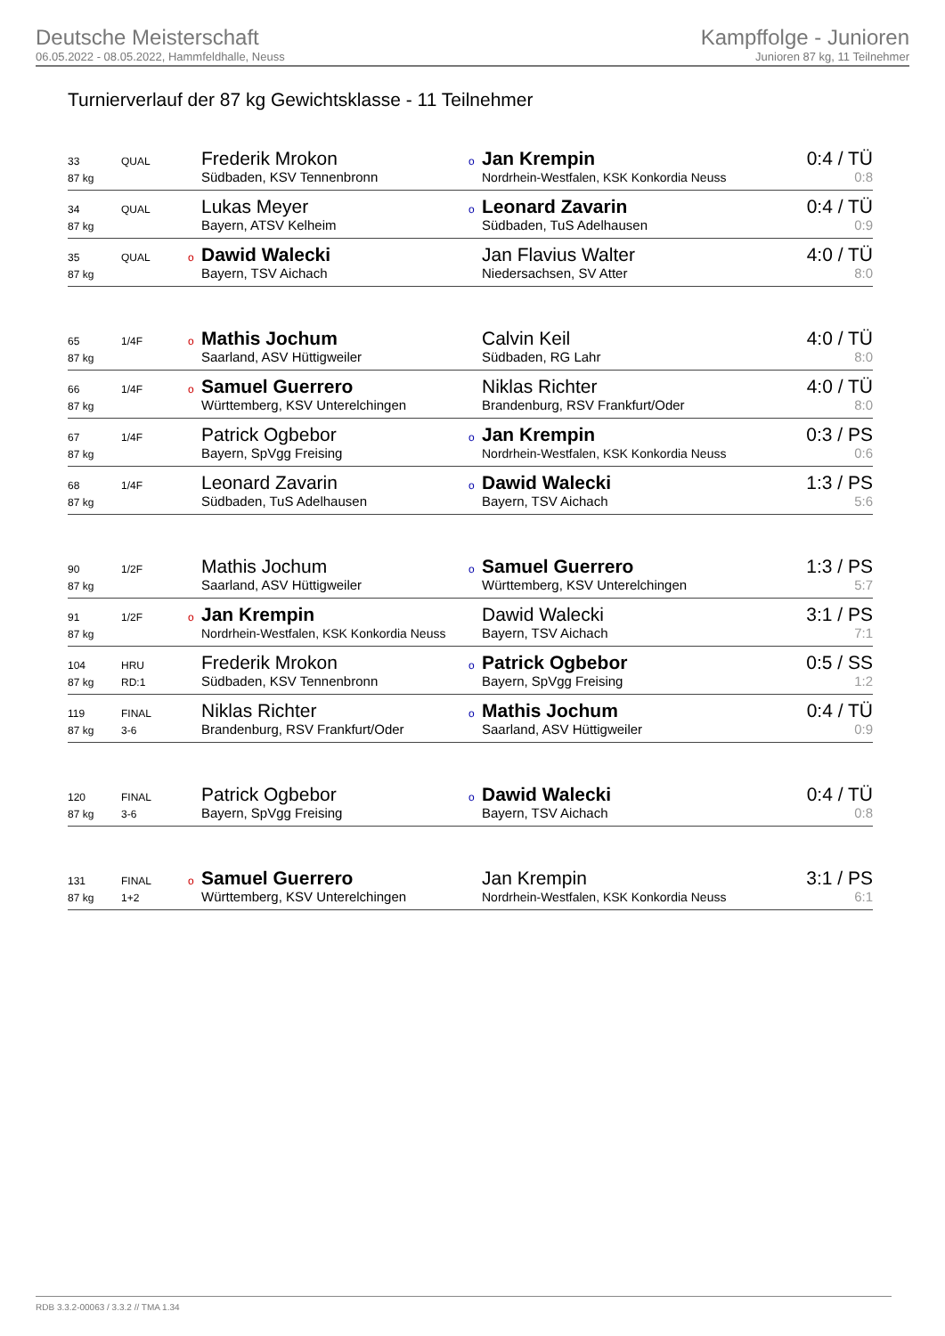Deutsche Meisterschaft
06.05.2022 - 08.05.2022, Hammfeldhalle, Neuss
Kampffolge - Junioren
Junioren 87 kg, 11 Teilnehmer
Turnierverlauf der 87 kg Gewichtsklasse - 11 Teilnehmer
| 33 | QUAL | | Frederik Mrokon | o | Jan Krempin | 0:4 / TÜ |
| 87 kg | | | Südbaden, KSV Tennenbronn | | Nordrhein-Westfalen, KSK Konkordia Neuss | 0:8 |
| 34 | QUAL | | Lukas Meyer | o | Leonard Zavarin | 0:4 / TÜ |
| 87 kg | | | Bayern, ATSV Kelheim | | Südbaden, TuS Adelhausen | 0:9 |
| 35 | QUAL | o | Dawid Walecki | | Jan Flavius Walter | 4:0 / TÜ |
| 87 kg | | | Bayern, TSV Aichach | | Niedersachsen, SV Atter | 8:0 |
| 65 | 1/4F | o | Mathis Jochum | | Calvin Keil | 4:0 / TÜ |
| 87 kg | | | Saarland, ASV Hüttigweiler | | Südbaden, RG Lahr | 8:0 |
| 66 | 1/4F | o | Samuel Guerrero | | Niklas Richter | 4:0 / TÜ |
| 87 kg | | | Württemberg, KSV Unterelchingen | | Brandenburg, RSV Frankfurt/Oder | 8:0 |
| 67 | 1/4F | | Patrick Ogbebor | o | Jan Krempin | 0:3 / PS |
| 87 kg | | | Bayern, SpVgg Freising | | Nordrhein-Westfalen, KSK Konkordia Neuss | 0:6 |
| 68 | 1/4F | | Leonard Zavarin | o | Dawid Walecki | 1:3 / PS |
| 87 kg | | | Südbaden, TuS Adelhausen | | Bayern, TSV Aichach | 5:6 |
| 90 | 1/2F | | Mathis Jochum | o | Samuel Guerrero | 1:3 / PS |
| 87 kg | | | Saarland, ASV Hüttigweiler | | Württemberg, KSV Unterelchingen | 5:7 |
| 91 | 1/2F | o | Jan Krempin | | Dawid Walecki | 3:1 / PS |
| 87 kg | | | Nordrhein-Westfalen, KSK Konkordia Neuss | | Bayern, TSV Aichach | 7:1 |
| 104 | HRU | | Frederik Mrokon | o | Patrick Ogbebor | 0:5 / SS |
| 87 kg | RD:1 | | Südbaden, KSV Tennenbronn | | Bayern, SpVgg Freising | 1:2 |
| 119 | FINAL | | Niklas Richter | o | Mathis Jochum | 0:4 / TÜ |
| 87 kg | 3-6 | | Brandenburg, RSV Frankfurt/Oder | | Saarland, ASV Hüttigweiler | 0:9 |
| 120 | FINAL | | Patrick Ogbebor | o | Dawid Walecki | 0:4 / TÜ |
| 87 kg | 3-6 | | Bayern, SpVgg Freising | | Bayern, TSV Aichach | 0:8 |
| 131 | FINAL | o | Samuel Guerrero | | Jan Krempin | 3:1 / PS |
| 87 kg | 1+2 | | Württemberg, KSV Unterelchingen | | Nordrhein-Westfalen, KSK Konkordia Neuss | 6:1 |
RDB 3.3.2-00063 / 3.3.2 // TMA 1.34